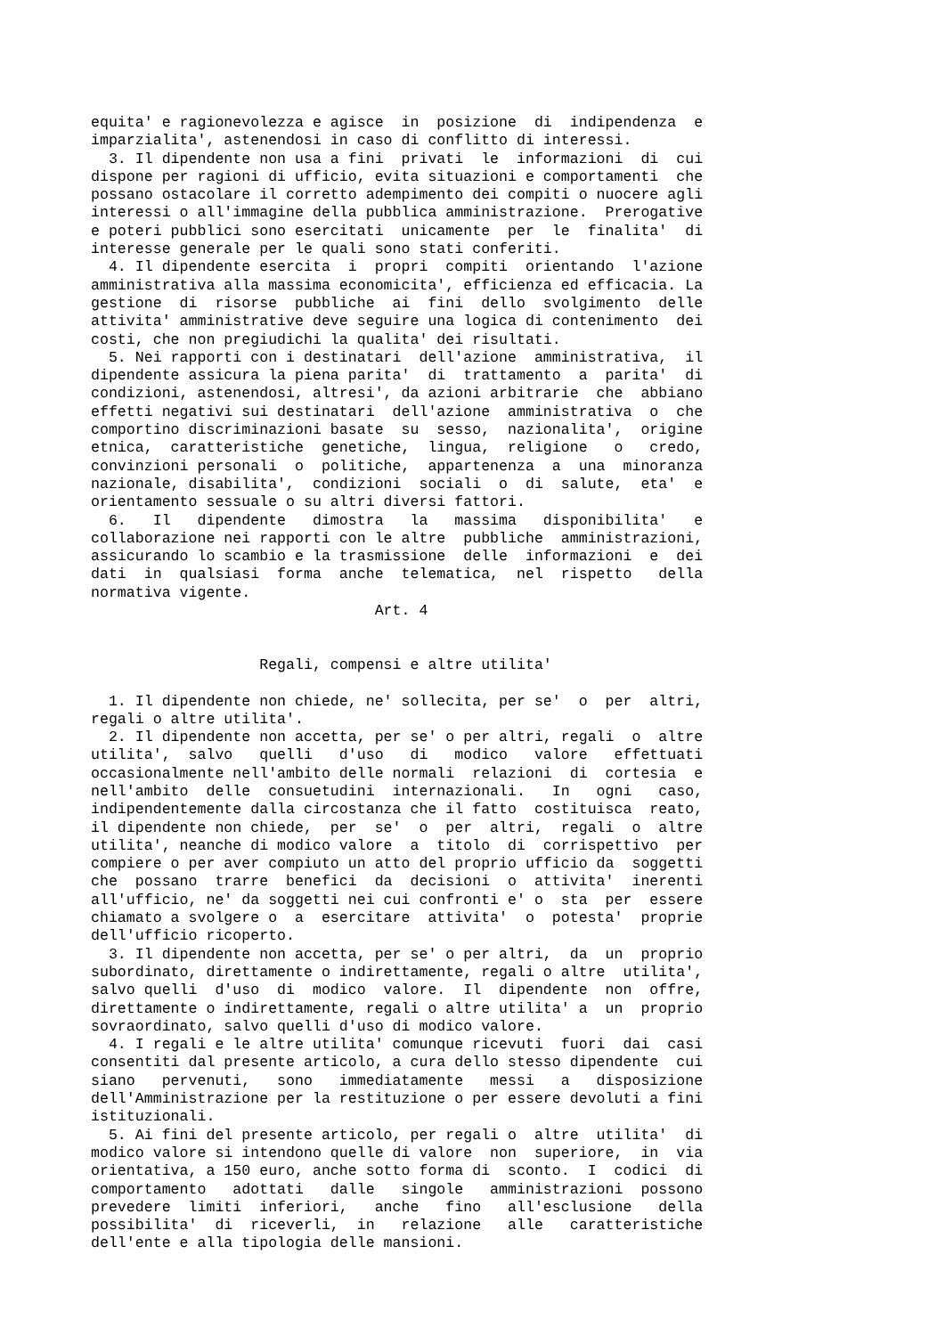equita' e ragionevolezza e agisce  in  posizione  di  indipendenza  e
imparzialita', astenendosi in caso di conflitto di interessi.
  3. Il dipendente non usa a fini  privati  le  informazioni  di  cui
dispone per ragioni di ufficio, evita situazioni e comportamenti  che
possano ostacolare il corretto adempimento dei compiti o nuocere agli
interessi o all'immagine della pubblica amministrazione.  Prerogative
e poteri pubblici sono esercitati  unicamente  per  le  finalita'  di
interesse generale per le quali sono stati conferiti.
  4. Il dipendente esercita  i  propri  compiti  orientando  l'azione
amministrativa alla massima economicita', efficienza ed efficacia. La
gestione  di  risorse  pubbliche  ai  fini  dello  svolgimento  delle
attivita' amministrative deve seguire una logica di contenimento  dei
costi, che non pregiudichi la qualita' dei risultati.
  5. Nei rapporti con i destinatari  dell'azione  amministrativa,  il
dipendente assicura la piena parita'  di  trattamento  a  parita'  di
condizioni, astenendosi, altresi', da azioni arbitrarie  che  abbiano
effetti negativi sui destinatari  dell'azione  amministrativa  o  che
comportino discriminazioni basate  su  sesso,  nazionalita',  origine
etnica,  caratteristiche  genetiche,  lingua,  religione   o   credo,
convinzioni personali  o  politiche,  appartenenza  a  una  minoranza
nazionale, disabilita',  condizioni  sociali  o  di  salute,  eta'  e
orientamento sessuale o su altri diversi fattori.
  6.   Il   dipendente   dimostra   la   massima   disponibilita'   e
collaborazione nei rapporti con le altre  pubbliche  amministrazioni,
assicurando lo scambio e la trasmissione  delle  informazioni  e  dei
dati  in  qualsiasi  forma  anche  telematica,  nel  rispetto   della
normativa vigente.
                                Art. 4


                   Regali, compensi e altre utilita'

  1. Il dipendente non chiede, ne' sollecita, per se'  o  per  altri,
regali o altre utilita'.
  2. Il dipendente non accetta, per se' o per altri, regali  o  altre
utilita',  salvo   quelli   d'uso   di   modico   valore   effettuati
occasionalmente nell'ambito delle normali  relazioni  di  cortesia  e
nell'ambito  delle  consuetudini  internazionali.   In   ogni   caso,
indipendentemente dalla circostanza che il fatto  costituisca  reato,
il dipendente non chiede,  per  se'  o  per  altri,  regali  o  altre
utilita', neanche di modico valore  a  titolo  di  corrispettivo  per
compiere o per aver compiuto un atto del proprio ufficio da  soggetti
che  possano  trarre  benefici  da  decisioni  o  attivita'  inerenti
all'ufficio, ne' da soggetti nei cui confronti e' o  sta  per  essere
chiamato a svolgere o  a  esercitare  attivita'  o  potesta'  proprie
dell'ufficio ricoperto.
  3. Il dipendente non accetta, per se' o per altri,  da  un  proprio
subordinato, direttamente o indirettamente, regali o altre  utilita',
salvo quelli  d'uso  di  modico  valore.  Il  dipendente  non  offre,
direttamente o indirettamente, regali o altre utilita' a  un  proprio
sovraordinato, salvo quelli d'uso di modico valore.
  4. I regali e le altre utilita' comunque ricevuti  fuori  dai  casi
consentiti dal presente articolo, a cura dello stesso dipendente  cui
siano   pervenuti,   sono   immediatamente   messi   a   disposizione
dell'Amministrazione per la restituzione o per essere devoluti a fini
istituzionali.
  5. Ai fini del presente articolo, per regali o  altre  utilita'  di
modico valore si intendono quelle di valore  non  superiore,  in  via
orientativa, a 150 euro, anche sotto forma di  sconto.  I  codici  di
comportamento   adottati   dalle   singole   amministrazioni  possono
prevedere  limiti  inferiori,   anche   fino   all'esclusione   della
possibilita'  di  riceverli,  in   relazione   alle   caratteristiche
dell'ente e alla tipologia delle mansioni.